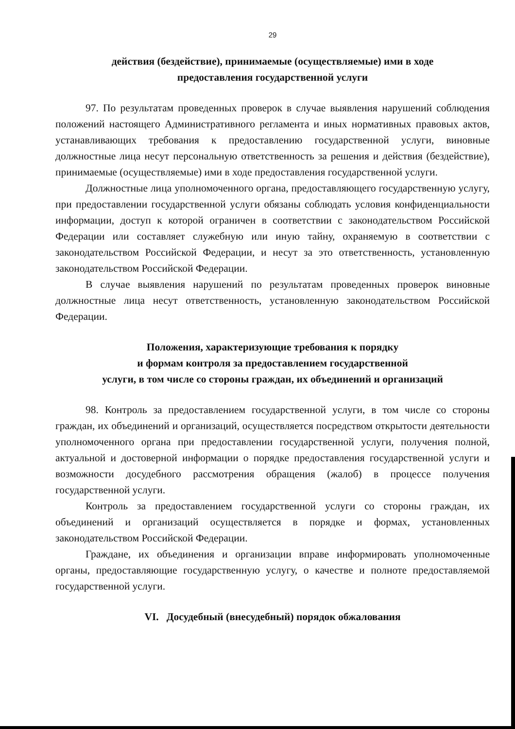29
действия (бездействие), принимаемые (осуществляемые) ими в ходе
предоставления государственной услуги
97. По результатам проведенных проверок в случае выявления нарушений соблюдения положений настоящего Административного регламента и иных нормативных правовых актов, устанавливающих требования к предоставлению государственной услуги, виновные должностные лица несут персональную ответственность за решения и действия (бездействие), принимаемые (осуществляемые) ими в ходе предоставления государственной услуги.
Должностные лица уполномоченного органа, предоставляющего государственную услугу, при предоставлении государственной услуги обязаны соблюдать условия конфиденциальности информации, доступ к которой ограничен в соответствии с законодательством Российской Федерации или составляет служебную или иную тайну, охраняемую в соответствии с законодательством Российской Федерации, и несут за это ответственность, установленную законодательством Российской Федерации.
В случае выявления нарушений по результатам проведенных проверок виновные должностные лица несут ответственность, установленную законодательством Российской Федерации.
Положения, характеризующие требования к порядку
и формам контроля за предоставлением государственной
услуги, в том числе со стороны граждан, их объединений и организаций
98. Контроль за предоставлением государственной услуги, в том числе со стороны граждан, их объединений и организаций, осуществляется посредством открытости деятельности уполномоченного органа при предоставлении государственной услуги, получения полной, актуальной и достоверной информации о порядке предоставления государственной услуги и возможности досудебного рассмотрения обращения (жалоб) в процессе получения государственной услуги.
Контроль за предоставлением государственной услуги со стороны граждан, их объединений и организаций осуществляется в порядке и формах, установленных законодательством Российской Федерации.
Граждане, их объединения и организации вправе информировать уполномоченные органы, предоставляющие государственную услугу, о качестве и полноте предоставляемой государственной услуги.
VI. Досудебный (внесудебный) порядок обжалования